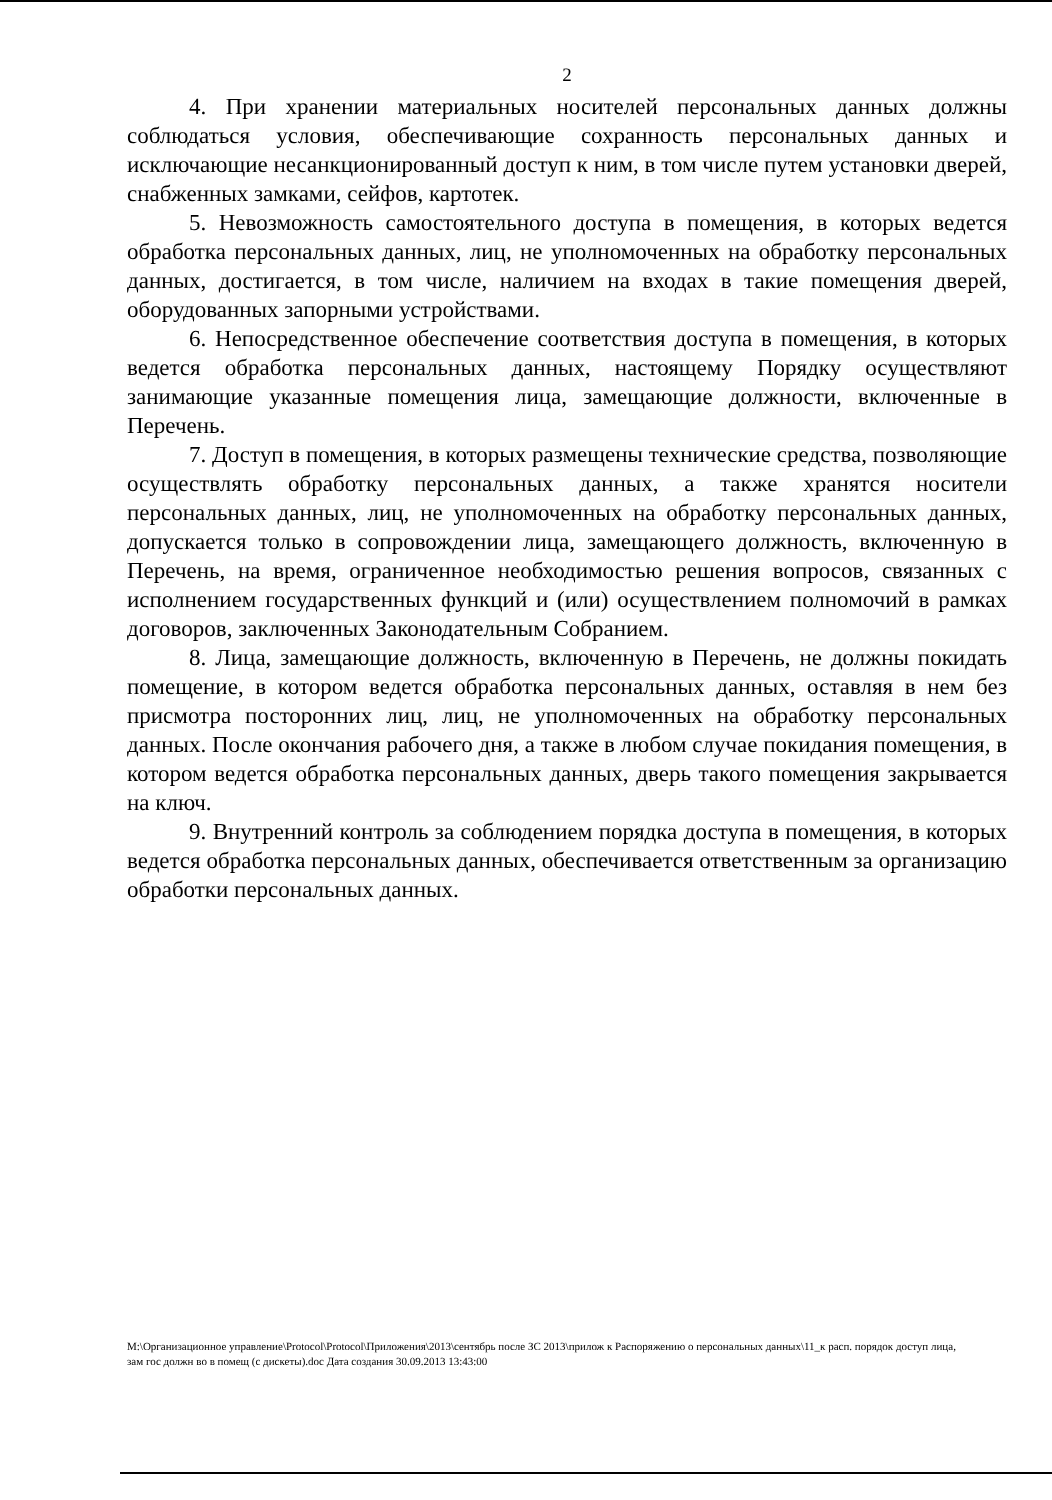2
4. При хранении материальных носителей персональных данных должны соблюдаться условия, обеспечивающие сохранность персональных данных и исключающие несанкционированный доступ к ним, в том числе путем установки дверей, снабженных замками, сейфов, картотек.
5. Невозможность самостоятельного доступа в помещения, в которых ведется обработка персональных данных, лиц, не уполномоченных на обработку персональных данных, достигается, в том числе, наличием на входах в такие помещения дверей, оборудованных запорными устройствами.
6. Непосредственное обеспечение соответствия доступа в помещения, в которых ведется обработка персональных данных, настоящему Порядку осуществляют занимающие указанные помещения лица, замещающие должности, включенные в Перечень.
7. Доступ в помещения, в которых размещены технические средства, позволяющие осуществлять обработку персональных данных, а также хранятся носители персональных данных, лиц, не уполномоченных на обработку персональных данных, допускается только в сопровождении лица, замещающего должность, включенную в Перечень, на время, ограниченное необходимостью решения вопросов, связанных с исполнением государственных функций и (или) осуществлением полномочий в рамках договоров, заключенных Законодательным Собранием.
8. Лица, замещающие должность, включенную в Перечень, не должны покидать помещение, в котором ведется обработка персональных данных, оставляя в нем без присмотра посторонних лиц, лиц, не уполномоченных на обработку персональных данных. После окончания рабочего дня, а также в любом случае покидания помещения, в котором ведется обработка персональных данных, дверь такого помещения закрывается на ключ.
9. Внутренний контроль за соблюдением порядка доступа в помещения, в которых ведется обработка персональных данных, обеспечивается ответственным за организацию обработки персональных данных.
M:\Организационное управление\Protocol\Protocol\Приложения\2013\сентябрь после ЗС 2013\прилож к Распоряжению о персональных данных\11_к расп. порядок доступ лица, зам гос должн во в помещ (с дискеты).doc Дата создания 30.09.2013 13:43:00